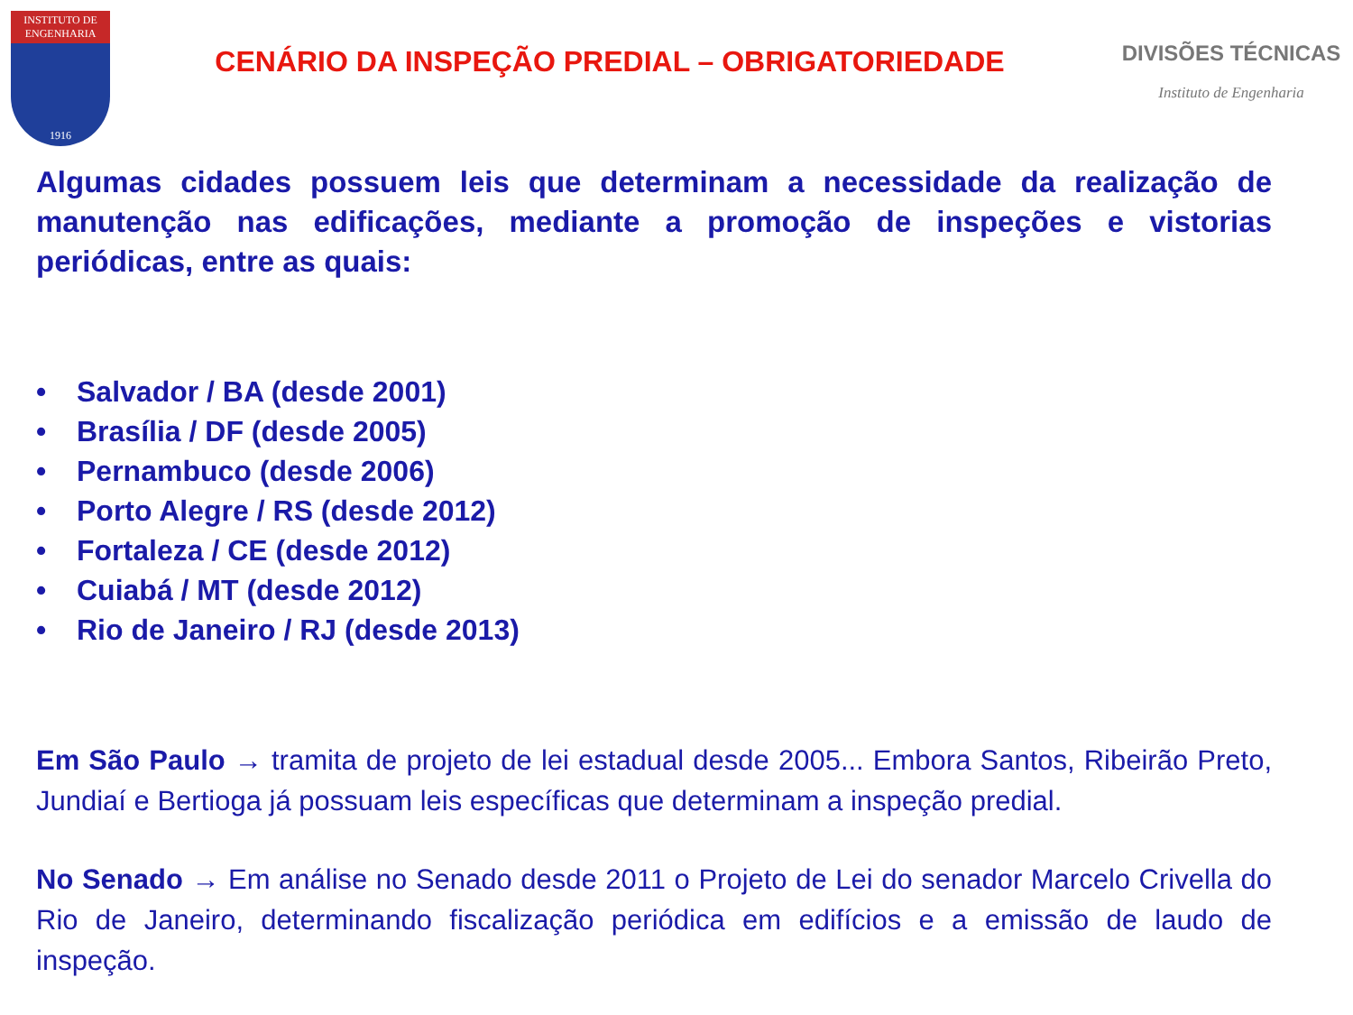INSTITUTO DE ENGENHARIA
1916
CENÁRIO DA INSPEÇÃO PREDIAL – OBRIGATORIEDADE
DIVISÕES TÉCNICAS
Instituto de Engenharia
Algumas cidades possuem leis que determinam a necessidade da realização de manutenção nas edificações, mediante a promoção de inspeções e vistorias periódicas, entre as quais:
• Salvador / BA (desde 2001)
• Brasília / DF (desde 2005)
• Pernambuco (desde 2006)
• Porto Alegre / RS (desde 2012)
• Fortaleza / CE (desde 2012)
• Cuiabá / MT (desde 2012)
• Rio de Janeiro / RJ (desde 2013)
Em São Paulo → tramita de projeto de lei estadual desde 2005... Embora Santos, Ribeirão Preto, Jundiaí e Bertioga já possuam leis específicas que determinam a inspeção predial.
No Senado → Em análise no Senado desde 2011 o Projeto de Lei do senador Marcelo Crivella do Rio de Janeiro, determinando fiscalização periódica em edifícios e a emissão de laudo de inspeção.